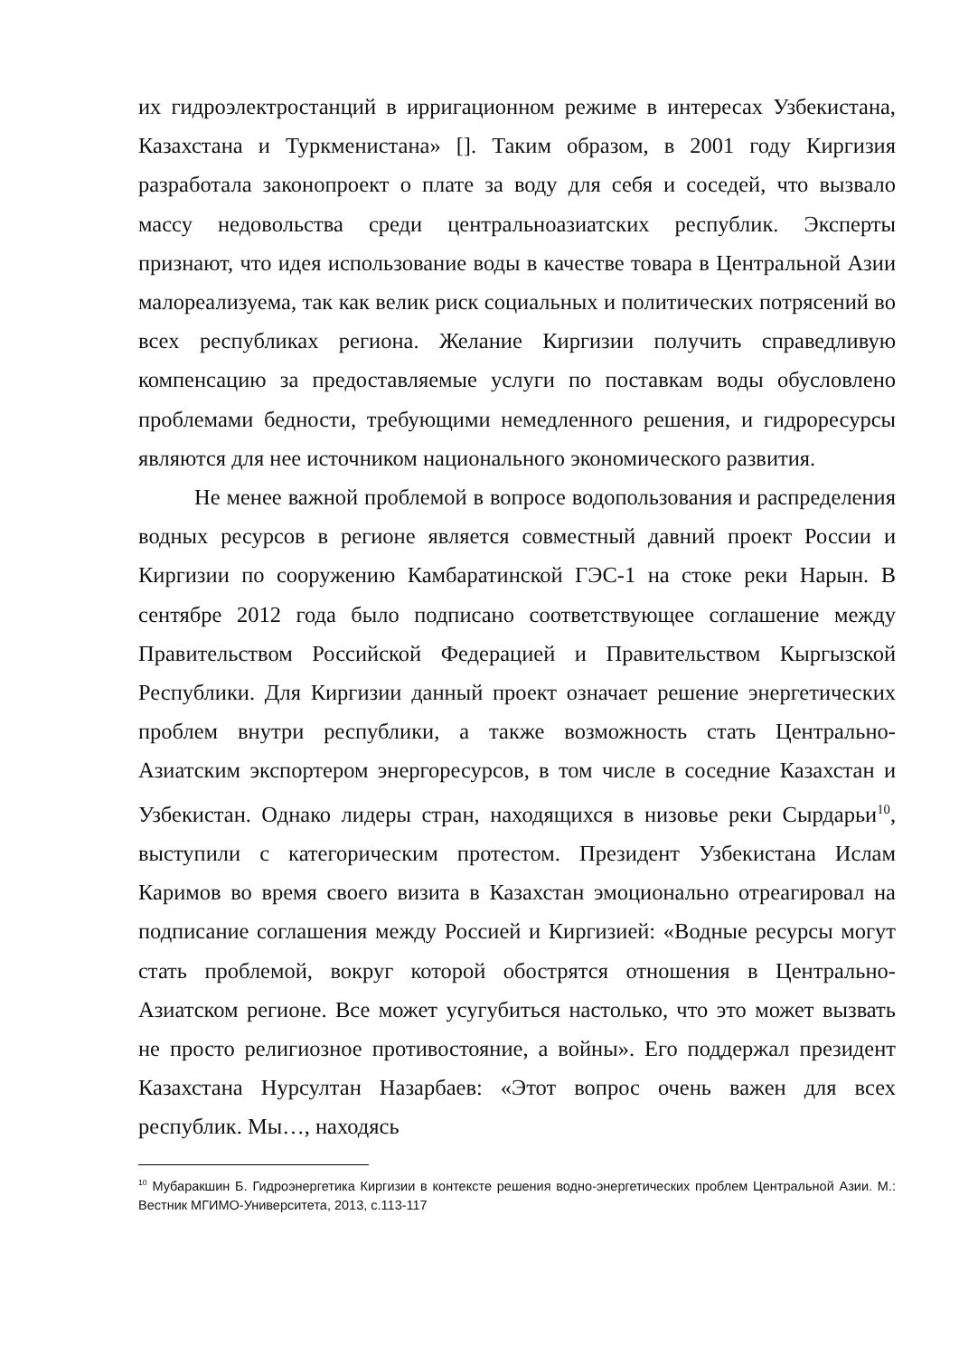их гидроэлектростанций в ирригационном режиме в интересах Узбекистана, Казахстана и Туркменистана» []. Таким образом, в 2001 году Киргизия разработала законопроект о плате за воду для себя и соседей, что вызвало массу недовольства среди центральноазиатских республик. Эксперты признают, что идея использование воды в качестве товара в Центральной Азии малореализуема, так как велик риск социальных и политических потрясений во всех республиках региона. Желание Киргизии получить справедливую компенсацию за предоставляемые услуги по поставкам воды обусловлено проблемами бедности, требующими немедленного решения, и гидроресурсы являются для нее источником национального экономического развития.
Не менее важной проблемой в вопросе водопользования и распределения водных ресурсов в регионе является совместный давний проект России и Киргизии по сооружению Камбаратинской ГЭС-1 на стоке реки Нарын. В сентябре 2012 года было подписано соответствующее соглашение между Правительством Российской Федерацией и Правительством Кыргызской Республики. Для Киргизии данный проект означает решение энергетических проблем внутри республики, а также возможность стать Центрально-Азиатским экспортером энергоресурсов, в том числе в соседние Казахстан и Узбекистан. Однако лидеры стран, находящихся в низовье реки Сырдарьи<sup>10</sup>, выступили с категорическим протестом. Президент Узбекистана Ислам Каримов во время своего визита в Казахстан эмоционально отреагировал на подписание соглашения между Россией и Киргизией: «Водные ресурсы могут стать проблемой, вокруг которой обострятся отношения в Центрально-Азиатском регионе. Все может усугубиться настолько, что это может вызвать не просто религиозное противостояние, а войны». Его поддержал президент Казахстана Нурсултан Назарбаев: «Этот вопрос очень важен для всех республик. Мы…, находясь
<sup>10</sup> Мубаракшин Б. Гидроэнергетика Киргизии в контексте решения водно-энергетических проблем Центральной Азии. М.: Вестник МГИМО-Университета, 2013, с.113-117